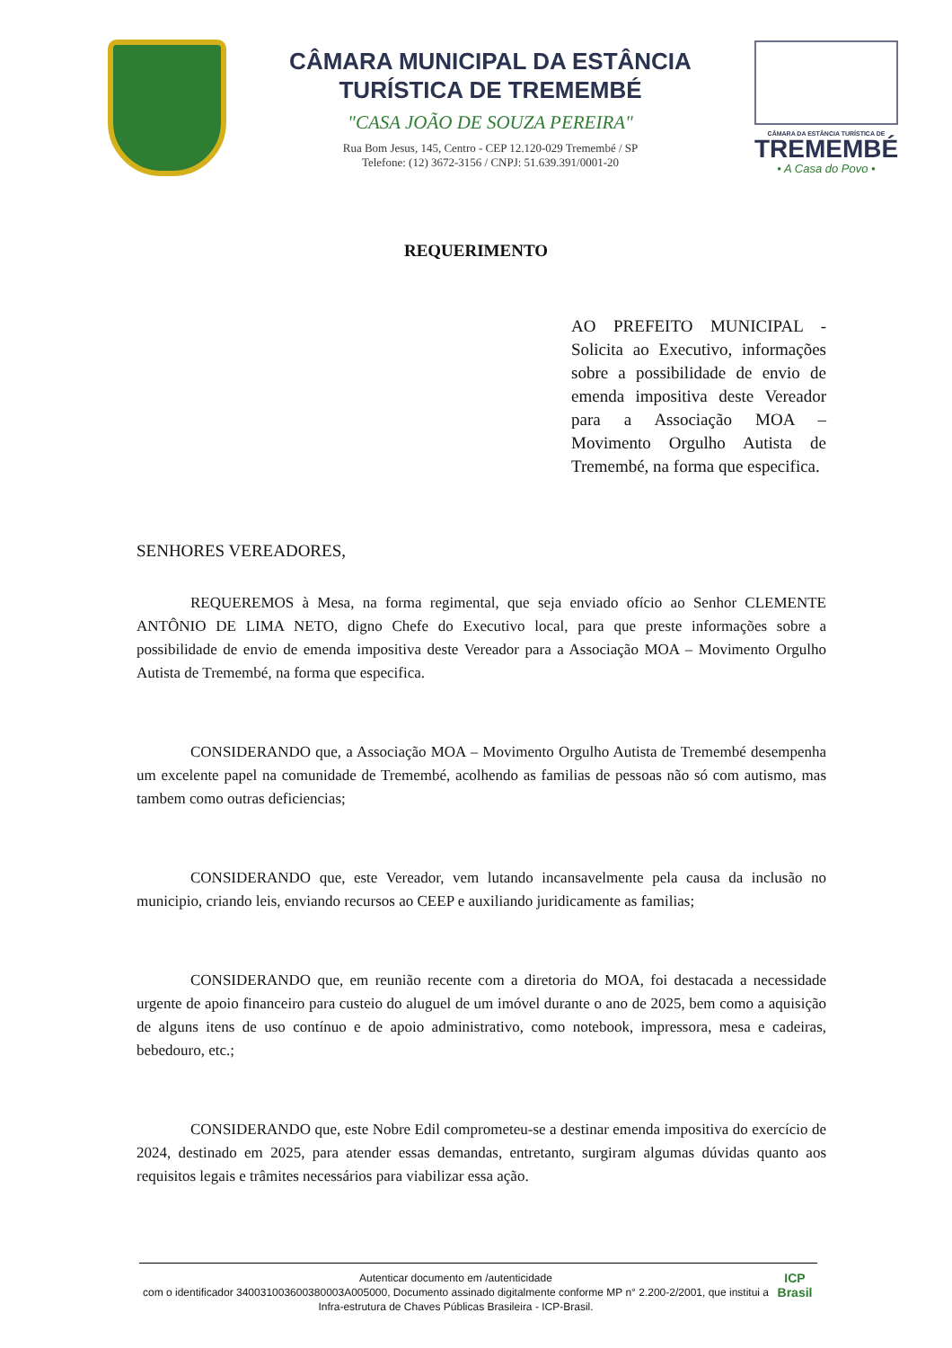CÂMARA MUNICIPAL DA ESTÂNCIA
TURÍSTICA DE TREMEMBÉ
"CASA JOÃO DE SOUZA PEREIRA"
Rua Bom Jesus, 145, Centro - CEP 12.120-029 Tremembé / SP
Telefone: (12) 3672-3156 / CNPJ: 51.639.391/0001-20
CÂMARA DA ESTÂNCIA TURÍSTICA DE
TREMEMBÉ
• A Casa do Povo •
REQUERIMENTO
AO PREFEITO MUNICIPAL - Solicita ao Executivo, informações sobre a possibilidade de envio de emenda impositiva deste Vereador para a Associação MOA – Movimento Orgulho Autista de Tremembé, na forma que especifica.
SENHORES VEREADORES,
REQUEREMOS à Mesa, na forma regimental, que seja enviado ofício ao Senhor CLEMENTE ANTÔNIO DE LIMA NETO, digno Chefe do Executivo local, para que preste informações sobre a possibilidade de envio de emenda impositiva deste Vereador para a Associação MOA – Movimento Orgulho Autista de Tremembé, na forma que especifica.
CONSIDERANDO que, a Associação MOA – Movimento Orgulho Autista de Tremembé desempenha um excelente papel na comunidade de Tremembé, acolhendo as familias de pessoas não só com autismo, mas tambem como outras deficiencias;
CONSIDERANDO que, este Vereador, vem lutando incansavelmente pela causa da inclusão no municipio, criando leis, enviando recursos ao CEEP e auxiliando juridicamente as familias;
CONSIDERANDO que, em reunião recente com a diretoria do MOA, foi destacada a necessidade urgente de apoio financeiro para custeio do aluguel de um imóvel durante o ano de 2025, bem como a aquisição de alguns itens de uso contínuo e de apoio administrativo, como notebook, impressora, mesa e cadeiras, bebedouro, etc.;
CONSIDERANDO que, este Nobre Edil comprometeu-se a destinar emenda impositiva do exercício de 2024, destinado em 2025, para atender essas demandas, entretanto, surgiram algumas dúvidas quanto aos requisitos legais e trâmites necessários para viabilizar essa ação.
Autenticar documento em /autenticidade
com o identificador 340031003600380003A005000, Documento assinado digitalmente conforme MP n° 2.200-2/2001, que institui a Infra-estrutura de Chaves Públicas Brasileira - ICP-Brasil.
ICP
Brasil